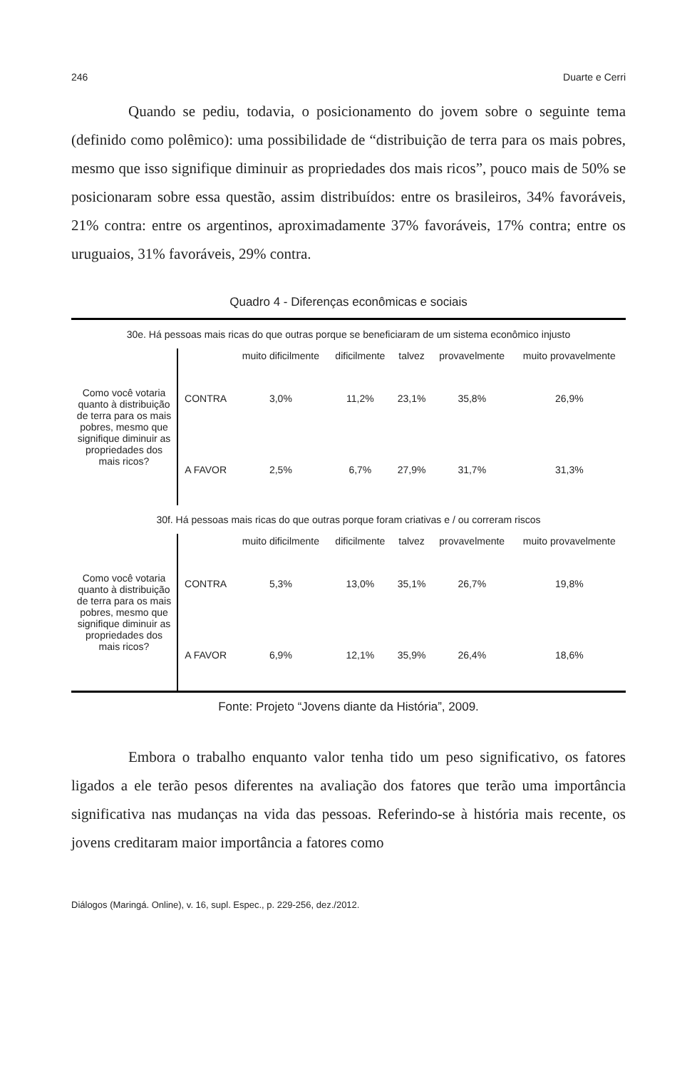246 Duarte e Cerri
Quando se pediu, todavia, o posicionamento do jovem sobre o seguinte tema (definido como polêmico): uma possibilidade de “distribuição de terra para os mais pobres, mesmo que isso signifique diminuir as propriedades dos mais ricos”, pouco mais de 50% se posicionaram sobre essa questão, assim distribuídos: entre os brasileiros, 34% favoráveis, 21% contra: entre os argentinos, aproximadamente 37% favoráveis, 17% contra; entre os uruguaios, 31% favoráveis, 29% contra.
Quadro 4 - Diferenças econômicas e sociais
| 30e. Há pessoas mais ricas do que outras porque se beneficiaram de um sistema econômico injusto | | | | | | |
| Como você votaria quanto à distribuição de terra para os mais pobres, mesmo que signifique diminuir as propriedades dos mais ricos? | | muito dificilmente | dificilmente | talvez | provavelmente | muito provavelmente |
| | CONTRA | 3,0% | 11,2% | 23,1% | 35,8% | 26,9% |
| | A FAVOR | 2,5% | 6,7% | 27,9% | 31,7% | 31,3% |
| 30f. Há pessoas mais ricas do que outras porque foram criativas e / ou correram riscos | | | | | | |
| Como você votaria quanto à distribuição de terra para os mais pobres, mesmo que signifique diminuir as propriedades dos mais ricos? | | muito dificilmente | dificilmente | talvez | provavelmente | muito provavelmente |
| | CONTRA | 5,3% | 13,0% | 35,1% | 26,7% | 19,8% |
| | A FAVOR | 6,9% | 12,1% | 35,9% | 26,4% | 18,6% |
Fonte: Projeto “Jovens diante da História”, 2009.
Embora o trabalho enquanto valor tenha tido um peso significativo, os fatores ligados a ele terão pesos diferentes na avaliação dos fatores que terão uma importância significativa nas mudanças na vida das pessoas. Referindo-se à história mais recente, os jovens creditaram maior importância a fatores como
Diálogos (Maringá. Online), v. 16, supl. Espec., p. 229-256, dez./2012.